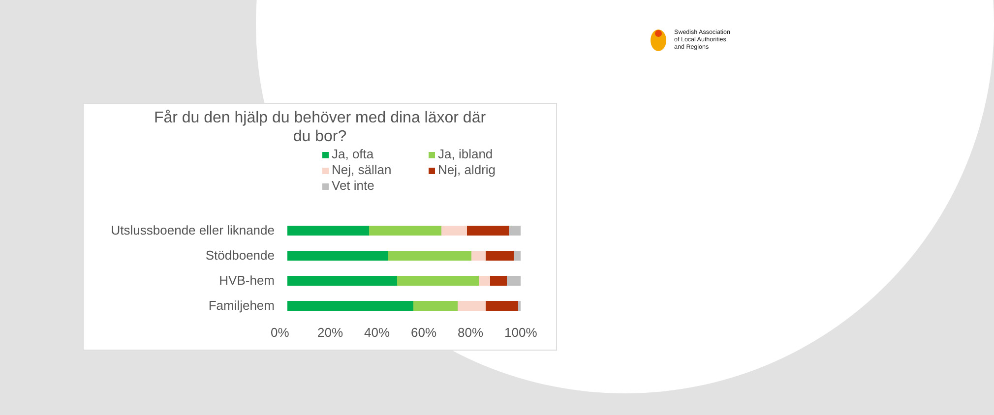Swedish Association
of Local Authorities
and Regions
Får du den hjälp du behöver med dina läxor där
du bor?
Ja, ofta Ja, ibland Nej, sällan Nej, aldrig Vet inte
Utslussboende eller liknande
Stödboende
HVB-hem
Familjehem
0% 20% 40% 60% 80% 100%